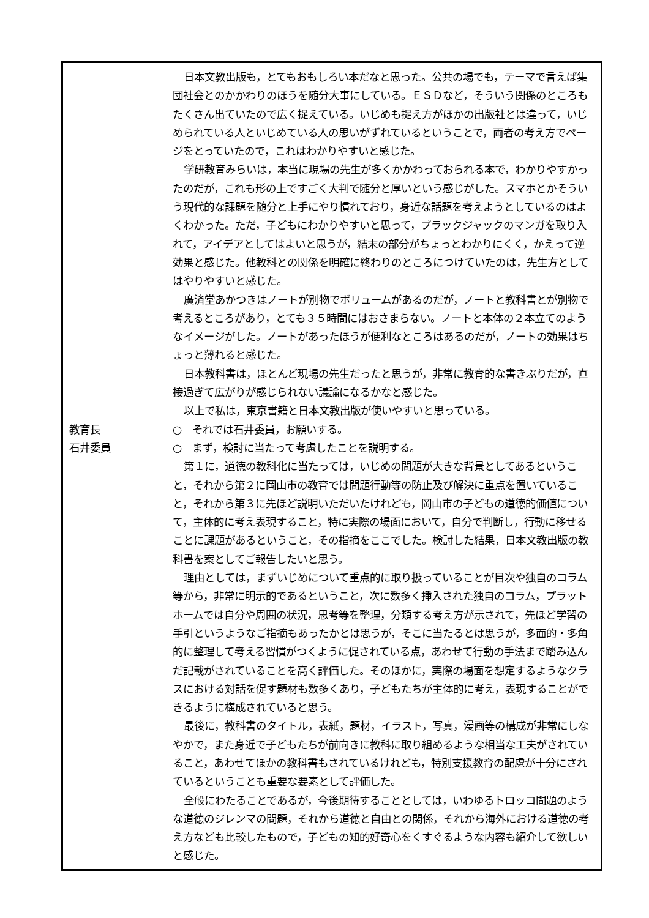| 教育長 石井委員 | 日本文教出版も，とてもおもしろい本だなと思った。公共の場でも，テーマで言えば集団社会とのかかわりのほうを随分大事にしている。ＥＳＤなど，そういう関係のところもたくさん出ていたので広く捉えている。いじめも捉え方がほかの出版社とは違って，いじめられている人といじめている人の思いがずれているということで，両者の考え方でページをとっていたので，これはわかりやすいと感じた。 学研教育みらいは，本当に現場の先生が多くかかわっておられる本で，わかりやすかったのだが，これも形の上ですごく大判で随分と厚いという感じがした。スマホとかそういう現代的な課題を随分と上手にやり慣れており，身近な話題を考えようとしているのはよくわかった。ただ，子どもにわかりやすいと思って，ブラックジャックのマンガを取り入れて，アイデアとしてはよいと思うが，結末の部分がちょっとわかりにくく，かえって逆効果と感じた。他教科との関係を明確に終わりのところにつけていたのは，先生方としてはやりやすいと感じた。 廣済堂あかつきはノートが別物でボリュームがあるのだが，ノートと教科書とが別物で考えるところがあり，とても３５時間にはおさまらない。ノートと本体の２本立てのようなイメージがした。ノートがあったほうが便利なところはあるのだが，ノートの効果はちょっと薄れると感じた。 日本教科書は，ほとんど現場の先生だったと思うが，非常に教育的な書きぶりだが，直接過ぎて広がりが感じられない議論になるかなと感じた。 以上で私は，東京書籍と日本文教出版が使いやすいと思っている。 ○ それでは石井委員，お願いする。 ○ まず，検討に当たって考慮したことを説明する。 第１に，道徳の教科化に当たっては，いじめの問題が大きな背景としてあるということ，それから第２に岡山市の教育では問題行動等の防止及び解決に重点を置いていること，それから第３に先ほど説明いただいたけれども，岡山市の子どもの道徳的価値について，主体的に考え表現すること，特に実際の場面において，自分で判断し，行動に移せることに課題があるということ，その指摘をここでした。検討した結果，日本文教出版の教科書を案としてご報告したいと思う。 理由としては，まずいじめについて重点的に取り扱っていることが目次や独自のコラム等から，非常に明示的であるということ，次に数多く挿入された独自のコラム，プラットホームでは自分や周囲の状況，思考等を整理，分類する考え方が示されて，先ほど学習の手引というようなご指摘もあったかとは思うが，そこに当たるとは思うが，多面的・多角的に整理して考える習慣がつくように促されている点，あわせて行動の手法まで踏み込んだ記載がされていることを高く評価した。そのほかに，実際の場面を想定するようなクラスにおける対話を促す題材も数多くあり，子どもたちが主体的に考え，表現することができるように構成されていると思う。 最後に，教科書のタイトル，表紙，題材，イラスト，写真，漫画等の構成が非常にしなやかで，また身近で子どもたちが前向きに教科に取り組めるような相当な工夫がされていること，あわせてほかの教科書もされているけれども，特別支援教育の配慮が十分にされているということも重要な要素として評価した。 全般にわたることであるが，今後期待することとしては，いわゆるトロッコ問題のような道徳のジレンマの問題，それから道徳と自由との関係，それから海外における道徳の考え方なども比較したもので，子どもの知的好奇心をくすぐるような内容も紹介して欲しいと感じた。 |